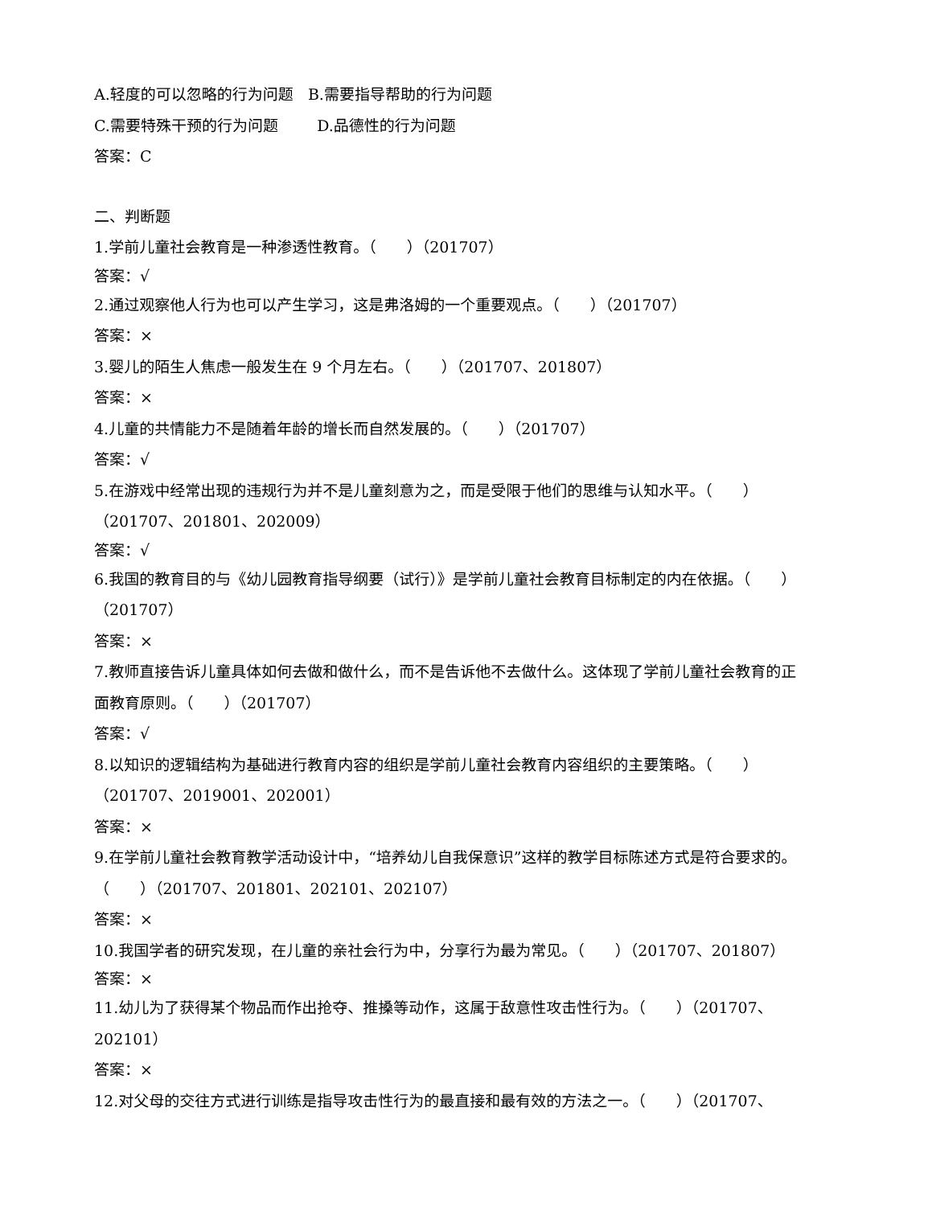A.轻度的可以忽略的行为问题 B.需要指导帮助的行为问题
C.需要特殊干预的行为问题 D.品德性的行为问题
答案：C
二、判断题
1.学前儿童社会教育是一种渗透性教育。（　　）（201707）
答案：√
2.通过观察他人行为也可以产生学习，这是弗洛姆的一个重要观点。（　　）（201707）
答案：×
3.婴儿的陌生人焦虑一般发生在 9 个月左右。（　　）（201707、201807）
答案：×
4.儿童的共情能力不是随着年龄的增长而自然发展的。（　　）（201707）
答案：√
5.在游戏中经常出现的违规行为并不是儿童刻意为之，而是受限于他们的思维与认知水平。（　　）
（201707、201801、202009）
答案：√
6.我国的教育目的与《幼儿园教育指导纲要（试行）》是学前儿童社会教育目标制定的内在依据。（　　）
（201707）
答案：×
7.教师直接告诉儿童具体如何去做和做什么，而不是告诉他不去做什么。这体现了学前儿童社会教育的正
面教育原则。（　　）（201707）
答案：√
8.以知识的逻辑结构为基础进行教育内容的组织是学前儿童社会教育内容组织的主要策略。（　　）
（201707、2019001、202001）
答案：×
9.在学前儿童社会教育教学活动设计中，“培养幼儿自我保意识”这样的教学目标陈述方式是符合要求的。
（　　）（201707、201801、202101、202107）
答案：×
10.我国学者的研究发现，在儿童的亲社会行为中，分享行为最为常见。（　　）（201707、201807）
答案：×
11.幼儿为了获得某个物品而作出抢夺、推搡等动作，这属于敌意性攻击性行为。（　　）（201707、
202101）
答案：×
12.对父母的交往方式进行训练是指导攻击性行为的最直接和最有效的方法之一。（　　）（201707、